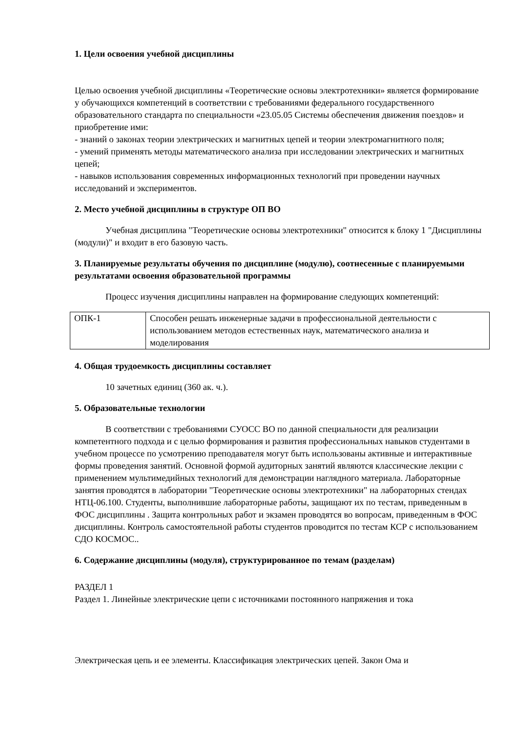1. Цели освоения учебной дисциплины
Целью освоения учебной дисциплины «Теоретические основы электротехники» является формирование у обучающихся компетенций в соответствии с требованиями федерального государственного образовательного стандарта по специальности «23.05.05 Системы обеспечения движения поездов» и приобретение ими:
- знаний о законах теории электрических и магнитных цепей и теории электромагнитного поля;
- умений применять методы математического анализа при исследовании электрических и магнитных цепей;
- навыков использования современных информационных технологий при проведении научных исследований и экспериментов.
2. Место учебной дисциплины в структуре ОП ВО
Учебная дисциплина "Теоретические основы электротехники" относится к блоку 1 "Дисциплины (модули)" и входит в его базовую часть.
3. Планируемые результаты обучения по дисциплине (модулю), соотнесенные с планируемыми результатами освоения образовательной программы
Процесс изучения дисциплины направлен на формирование следующих компетенций:
| ОПК-1 | Способен решать инженерные задачи в профессиональной деятельности с использованием методов естественных наук, математического анализа и моделирования |
4. Общая трудоемкость дисциплины составляет
10 зачетных единиц (360 ак. ч.).
5. Образовательные технологии
В соответствии с требованиями СУОСС ВО по данной специальности для реализации компетентного подхода и с целью формирования и развития профессиональных навыков студентами в учебном процессе по усмотрению преподавателя могут быть использованы активные и интерактивные формы проведения занятий. Основной формой аудиторных занятий являются классические лекции с применением мультимедийных технологий для демонстрации наглядного материала. Лабораторные занятия проводятся в лаборатории "Теоретические основы электротехники" на лабораторных стендах НТЦ-06.100. Студенты, выполнившие лабораторные работы, защищают их по тестам, приведенным в ФОС дисциплины . Защита контрольных работ и экзамен проводятся во вопросам, приведенным в ФОС дисциплины. Контроль самостоятельной работы студентов проводится по тестам КСР с использованием СДО КОСМОС..
6. Содержание дисциплины (модуля), структурированное по темам (разделам)
РАЗДЕЛ 1
Раздел 1. Линейные электрические цепи с источниками постоянного напряжения и тока
Электрическая цепь и ее элементы. Классификация электрических цепей. Закон Ома и